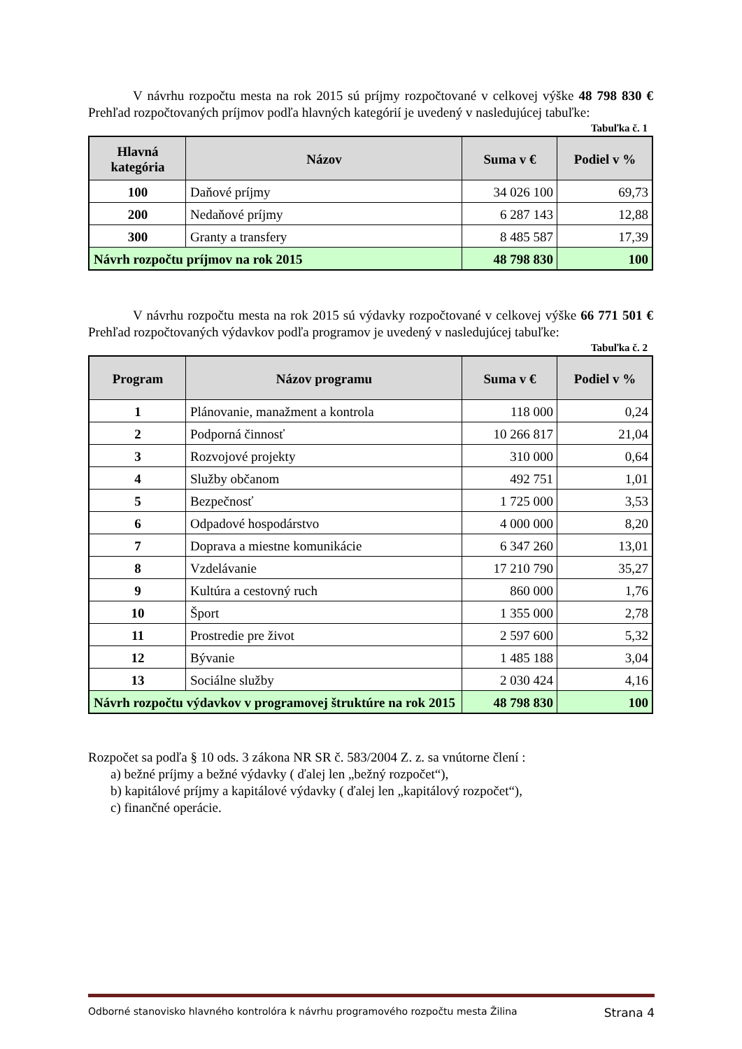V návrhu rozpočtu mesta na rok 2015 sú príjmy rozpočtované v celkovej výške 48 798 830 € Prehľad rozpočtovaných príjmov podľa hlavných kategórií je uvedený v nasledujúcej tabuľke:
Tabuľka č. 1
| Hlavná kategória | Názov | Suma v € | Podiel v % |
| --- | --- | --- | --- |
| 100 | Daňové príjmy | 34 026 100 | 69,73 |
| 200 | Nedaňové príjmy | 6 287 143 | 12,88 |
| 300 | Granty a transfery | 8 485 587 | 17,39 |
| Návrh rozpočtu príjmov na rok 2015 | | 48 798 830 | 100 |
V návrhu rozpočtu mesta na rok 2015 sú výdavky rozpočtované v celkovej výške 66 771 501 € Prehľad rozpočtovaných výdavkov podľa programov je uvedený v nasledujúcej tabuľke:
Tabuľka č. 2
| Program | Názov programu | Suma v € | Podiel v % |
| --- | --- | --- | --- |
| 1 | Plánovanie, manažment a kontrola | 118 000 | 0,24 |
| 2 | Podporná činnosť | 10 266 817 | 21,04 |
| 3 | Rozvojové projekty | 310 000 | 0,64 |
| 4 | Služby občanom | 492 751 | 1,01 |
| 5 | Bezpečnosť | 1 725 000 | 3,53 |
| 6 | Odpadové hospodárstvo | 4 000 000 | 8,20 |
| 7 | Doprava a miestne komunikácie | 6 347 260 | 13,01 |
| 8 | Vzdelávanie | 17 210 790 | 35,27 |
| 9 | Kultúra a cestovný ruch | 860 000 | 1,76 |
| 10 | Šport | 1 355 000 | 2,78 |
| 11 | Prostredie pre život | 2 597 600 | 5,32 |
| 12 | Bývanie | 1 485 188 | 3,04 |
| 13 | Sociálne služby | 2 030 424 | 4,16 |
| Návrh rozpočtu výdavkov v programovej štruktúre na rok 2015 | | 48 798 830 | 100 |
Rozpočet sa podľa § 10 ods. 3 zákona NR SR č. 583/2004 Z. z. sa vnútorne člení :
a) bežné príjmy a bežné výdavky ( ďalej len „bežný rozpočet“),
b) kapitálové príjmy a kapitálové výdavky ( ďalej len „kapitálový rozpočet“),
c) finančné operácie.
Odborné stanovisko hlavného kontrolóra k návrhu programového rozpočtu mesta Žilina Strana 4